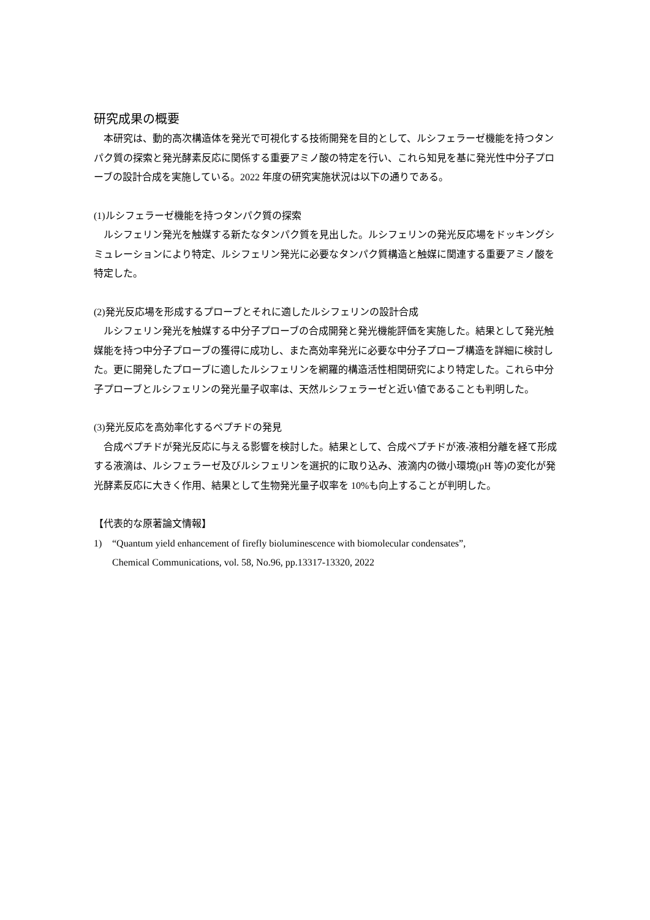研究成果の概要
　本研究は、動的高次構造体を発光で可視化する技術開発を目的として、ルシフェラーゼ機能を持つタンパク質の探索と発光酵素反応に関係する重要アミノ酸の特定を行い、これら知見を基に発光性中分子プローブの設計合成を実施している。2022 年度の研究実施状況は以下の通りである。
(1)ルシフェラーゼ機能を持つタンパク質の探索
　ルシフェリン発光を触媒する新たなタンパク質を見出した。ルシフェリンの発光反応場をドッキングシミュレーションにより特定、ルシフェリン発光に必要なタンパク質構造と触媒に関連する重要アミノ酸を特定した。
(2)発光反応場を形成するプローブとそれに適したルシフェリンの設計合成
　ルシフェリン発光を触媒する中分子プローブの合成開発と発光機能評価を実施した。結果として発光触媒能を持つ中分子プローブの獲得に成功し、また高効率発光に必要な中分子プローブ構造を詳細に検討した。更に開発したプローブに適したルシフェリンを網羅的構造活性相関研究により特定した。これら中分子プローブとルシフェリンの発光量子収率は、天然ルシフェラーゼと近い値であることも判明した。
(3)発光反応を高効率化するペプチドの発見
　合成ペプチドが発光反応に与える影響を検討した。結果として、合成ペプチドが液-液相分離を経て形成する液滴は、ルシフェラーゼ及びルシフェリンを選択的に取り込み、液滴内の微小環境(pH 等)の変化が発光酵素反応に大きく作用、結果として生物発光量子収率を 10%も向上することが判明した。
【代表的な原著論文情報】
1) “Quantum yield enhancement of firefly bioluminescence with biomolecular condensates”,
Chemical Communications, vol. 58, No.96, pp.13317-13320, 2022